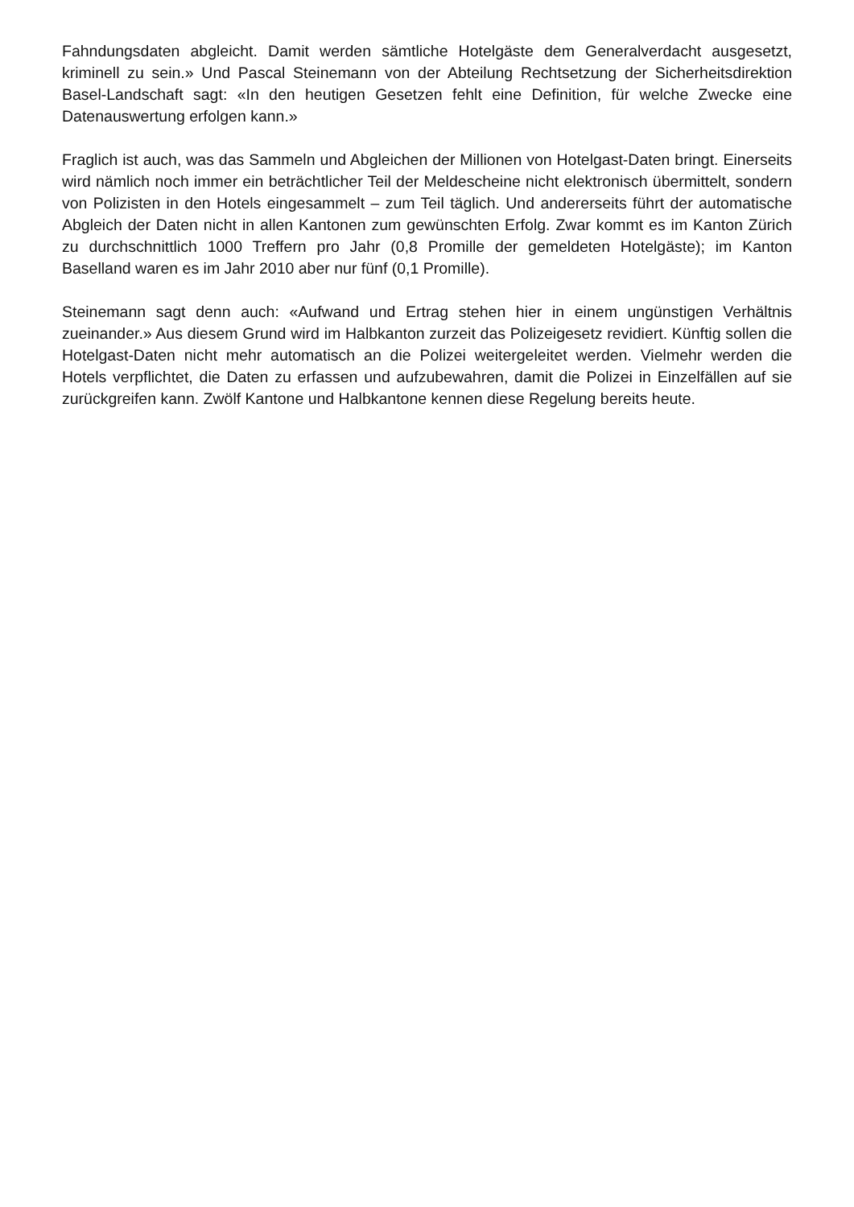Fahndungsdaten abgleicht. Damit werden sämtliche Hotelgäste dem Generalverdacht ausgesetzt, kriminell zu sein.» Und Pascal Steinemann von der Abteilung Rechtsetzung der Sicherheitsdirektion Basel-Landschaft sagt: «In den heutigen Gesetzen fehlt eine Definition, für welche Zwecke eine Datenauswertung erfolgen kann.»
Fraglich ist auch, was das Sammeln und Abgleichen der Millionen von Hotelgast-Daten bringt. Einerseits wird nämlich noch immer ein beträchtlicher Teil der Meldescheine nicht elektronisch übermittelt, sondern von Polizisten in den Hotels eingesammelt – zum Teil täglich. Und andererseits führt der automatische Abgleich der Daten nicht in allen Kantonen zum gewünschten Erfolg. Zwar kommt es im Kanton Zürich zu durchschnittlich 1000 Treffern pro Jahr (0,8 Promille der gemeldeten Hotelgäste); im Kanton Baselland waren es im Jahr 2010 aber nur fünf (0,1 Promille).
Steinemann sagt denn auch: «Aufwand und Ertrag stehen hier in einem ungünstigen Verhältnis zueinander.» Aus diesem Grund wird im Halbkanton zurzeit das Polizeigesetz revidiert. Künftig sollen die Hotelgast-Daten nicht mehr automatisch an die Polizei weitergeleitet werden. Vielmehr werden die Hotels verpflichtet, die Daten zu erfassen und aufzubewahren, damit die Polizei in Einzelfällen auf sie zurückgreifen kann. Zwölf Kantone und Halbkantone kennen diese Regelung bereits heute.